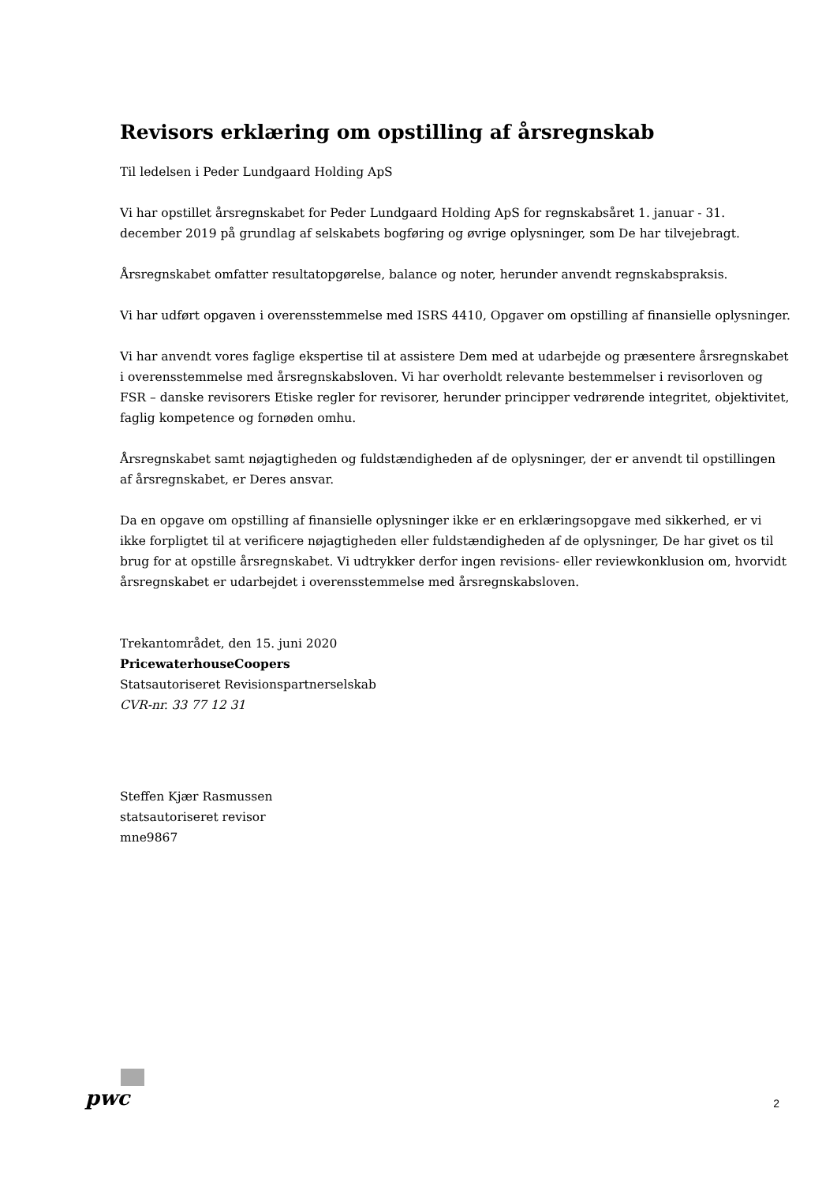Revisors erklæring om opstilling af årsregnskab
Til ledelsen i Peder Lundgaard Holding ApS
Vi har opstillet årsregnskabet for Peder Lundgaard Holding ApS for regnskabsåret 1. januar - 31. december 2019 på grundlag af selskabets bogføring og øvrige oplysninger, som De har tilvejebragt.
Årsregnskabet omfatter resultatopgørelse, balance og noter, herunder anvendt regnskabspraksis.
Vi har udført opgaven i overensstemmelse med ISRS 4410, Opgaver om opstilling af finansielle oplysninger.
Vi har anvendt vores faglige ekspertise til at assistere Dem med at udarbejde og præsentere årsregnskabet i overensstemmelse med årsregnskabsloven. Vi har overholdt relevante bestemmelser i revisorloven og FSR – danske revisorers Etiske regler for revisorer, herunder principper vedrørende integritet, objektivitet, faglig kompetence og fornøden omhu.
Årsregnskabet samt nøjagtigheden og fuldstændigheden af de oplysninger, der er anvendt til opstillingen af årsregnskabet, er Deres ansvar.
Da en opgave om opstilling af finansielle oplysninger ikke er en erklæringsopgave med sikkerhed, er vi ikke forpligtet til at verificere nøjagtigheden eller fuldstændigheden af de oplysninger, De har givet os til brug for at opstille årsregnskabet. Vi udtrykker derfor ingen revisions- eller reviewkonklusion om, hvorvidt årsregnskabet er udarbejdet i overensstemmelse med årsregnskabsloven.
Trekantområdet, den 15. juni 2020
PricewaterhouseCoopers
Statsautoriseret Revisionspartnerselskab
CVR-nr. 33 77 12 31
Steffen Kjær Rasmussen
statsautoriseret revisor
mne9867
pwc
2